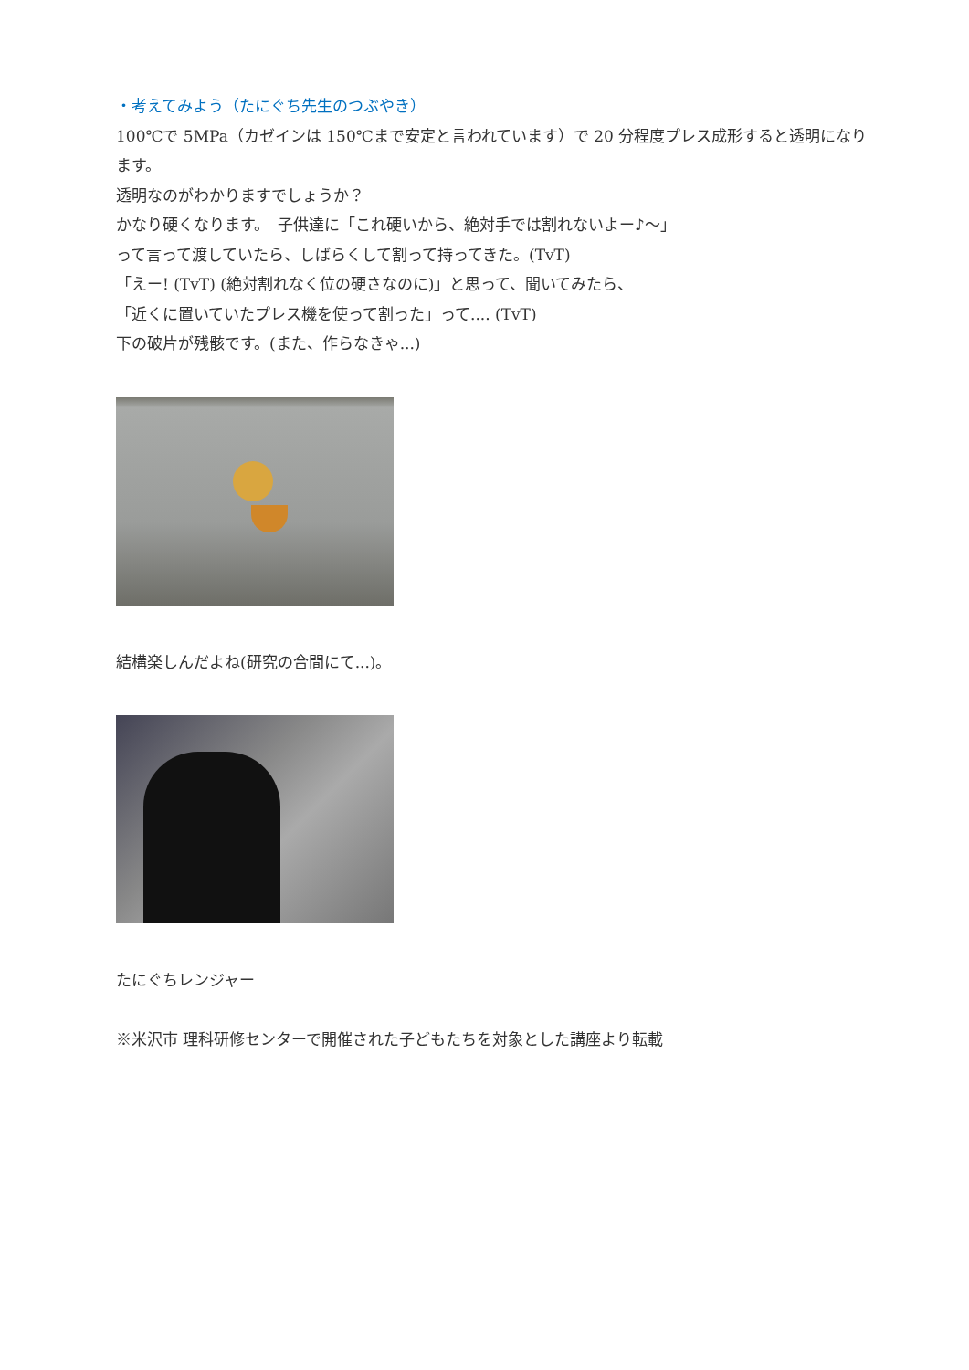・考えてみよう（たにぐち先生のつぶやき）
100℃で 5MPa（カゼインは 150℃まで安定と言われています）で 20 分程度プレス成形すると透明になります。
透明なのがわかりますでしょうか？
かなり硬くなります。　子供達に「これ硬いから、絶対手では割れないよー♪～」
って言って渡していたら、しばらくして割って持ってきた。(TvT)
「えー! (TvT) (絶対割れなく位の硬さなのに)」と思って、聞いてみたら、
「近くに置いていたプレス機を使って割った」って.... (TvT)
下の破片が残骸です。(また、作らなきゃ...)
結構楽しんだよね(研究の合間にて...)。
たにぐちレンジャー
※米沢市 理科研修センターで開催された子どもたちを対象とした講座より転載